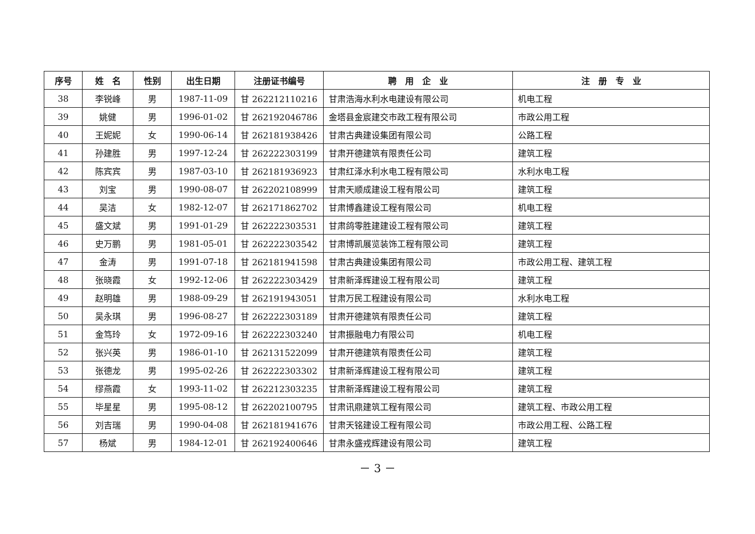| 序号 | 姓 名 | 性别 | 出生日期 | 注册证书编号 | 聘 用 企 业 | 注 册 专 业 |
| --- | --- | --- | --- | --- | --- | --- |
| 38 | 李锐峰 | 男 | 1987-11-09 | 甘 262212110216 | 甘肃浩海水利水电建设有限公司 | 机电工程 |
| 39 | 姚健 | 男 | 1996-01-02 | 甘 262192046786 | 金塔县金宸建交市政工程有限公司 | 市政公用工程 |
| 40 | 王妮妮 | 女 | 1990-06-14 | 甘 262181938426 | 甘肃古典建设集团有限公司 | 公路工程 |
| 41 | 孙建胜 | 男 | 1997-12-24 | 甘 262222303199 | 甘肃开德建筑有限责任公司 | 建筑工程 |
| 42 | 陈宾宾 | 男 | 1987-03-10 | 甘 262181936923 | 甘肃红泽水利水电工程有限公司 | 水利水电工程 |
| 43 | 刘宝 | 男 | 1990-08-07 | 甘 262202108999 | 甘肃天顺成建设工程有限公司 | 建筑工程 |
| 44 | 吴洁 | 女 | 1982-12-07 | 甘 262171862702 | 甘肃博鑫建设工程有限公司 | 机电工程 |
| 45 | 盛文斌 | 男 | 1991-01-29 | 甘 262222303531 | 甘肃鸽零胜建建设工程有限公司 | 建筑工程 |
| 46 | 史万鹏 | 男 | 1981-05-01 | 甘 262222303542 | 甘肃博凯展览装饰工程有限公司 | 建筑工程 |
| 47 | 金涛 | 男 | 1991-07-18 | 甘 262181941598 | 甘肃古典建设集团有限公司 | 市政公用工程、建筑工程 |
| 48 | 张晓霞 | 女 | 1992-12-06 | 甘 262222303429 | 甘肃新泽辉建设工程有限公司 | 建筑工程 |
| 49 | 赵明雄 | 男 | 1988-09-29 | 甘 262191943051 | 甘肃万民工程建设有限公司 | 水利水电工程 |
| 50 | 吴永琪 | 男 | 1996-08-27 | 甘 262222303189 | 甘肃开德建筑有限责任公司 | 建筑工程 |
| 51 | 金笃玲 | 女 | 1972-09-16 | 甘 262222303240 | 甘肃振融电力有限公司 | 机电工程 |
| 52 | 张兴英 | 男 | 1986-01-10 | 甘 262131522099 | 甘肃开德建筑有限责任公司 | 建筑工程 |
| 53 | 张德龙 | 男 | 1995-02-26 | 甘 262222303302 | 甘肃新泽辉建设工程有限公司 | 建筑工程 |
| 54 | 缪燕霞 | 女 | 1993-11-02 | 甘 262212303235 | 甘肃新泽辉建设工程有限公司 | 建筑工程 |
| 55 | 毕星星 | 男 | 1995-08-12 | 甘 262202100795 | 甘肃讯鼎建筑工程有限公司 | 建筑工程、市政公用工程 |
| 56 | 刘吉瑞 | 男 | 1990-04-08 | 甘 262181941676 | 甘肃天铭建设工程有限公司 | 市政公用工程、公路工程 |
| 57 | 杨斌 | 男 | 1984-12-01 | 甘 262192400646 | 甘肃永盛戎辉建设有限公司 | 建筑工程 |
－ 3 －